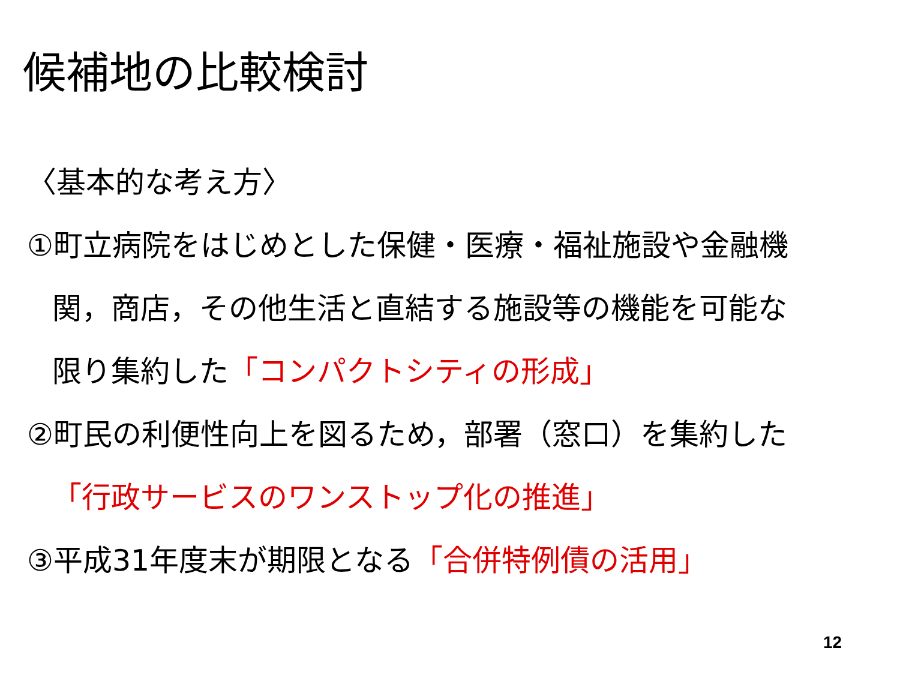候補地の比較検討
〈基本的な考え方〉
①町立病院をはじめとした保健・医療・福祉施設や金融機
関，商店，その他生活と直結する施設等の機能を可能な
限り集約した「コンパクトシティの形成」
②町民の利便性向上を図るため，部署（窓口）を集約した
「行政サービスのワンストップ化の推進」
③平成31年度末が期限となる「合併特例債の活用」
12